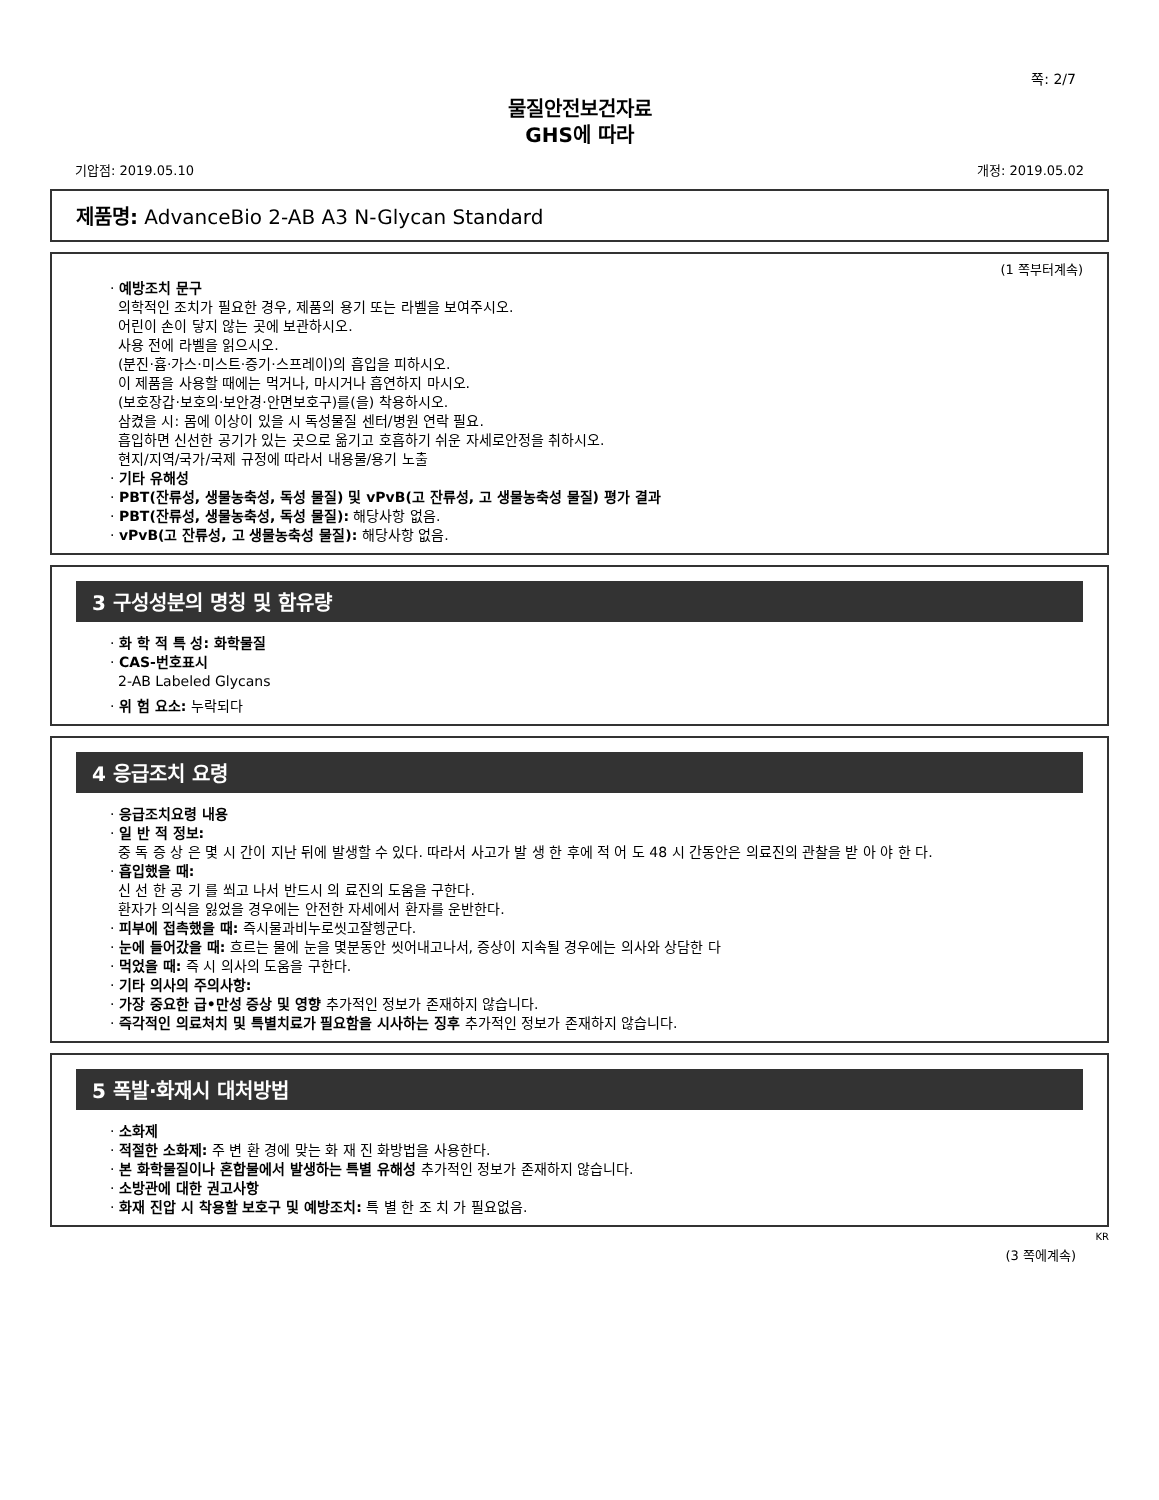쪽: 2/7
물질안전보건자료
GHS에 따라
기압점: 2019.05.10 개정: 2019.05.02
제품명: AdvanceBio 2-AB A3 N-Glycan Standard
(1 쪽부터계속)
· 예방조치 문구
의학적인 조치가 필요한 경우, 제품의 용기 또는 라벨을 보여주시오.
어린이 손이 닿지 않는 곳에 보관하시오.
사용 전에 라벨을 읽으시오.
(분진·흄·가스·미스트·증기·스프레이)의 흡입을 피하시오.
이 제품을 사용할 때에는 먹거나, 마시거나 흡연하지 마시오.
(보호장갑·보호의·보안경·안면보호구)를(을) 착용하시오.
삼켰을 시: 몸에 이상이 있을 시 독성물질 센터/병원 연락 필요.
흡입하면 신선한 공기가 있는 곳으로 옮기고 호흡하기 쉬운 자세로안정을 취하시오.
현지/지역/국가/국제 규정에 따라서 내용물/용기 노출
· 기타 유해성
· PBT(잔류성, 생물농축성, 독성 물질) 및 vPvB(고 잔류성, 고 생물농축성 물질) 평가 결과
· PBT(잔류성, 생물농축성, 독성 물질): 해당사항 없음.
· vPvB(고 잔류성, 고 생물농축성 물질): 해당사항 없음.
3 구성성분의 명칭 및 함유량
· 화 학 적 특 성: 화학물질
· CAS-번호표시
2-AB Labeled Glycans
· 위 험 요소: 누락되다
4 응급조치 요령
· 응급조치요령 내용
· 일 반 적 정보:
중 독 증 상 은 몇 시 간이 지난 뒤에 발생할 수 있다. 따라서 사고가 발 생 한 후에 적 어 도 48 시 간동안은 의료진의 관찰을 받 아 야 한 다.
· 흡입했을 때:
신 선 한 공 기 를 쐬고 나서 반드시 의 료진의 도움을 구한다.
환자가 의식을 잃었을 경우에는 안전한 자세에서 환자를 운반한다.
· 피부에 접촉했을 때: 즉시물과비누로씻고잘헹군다.
· 눈에 들어갔을 때: 흐르는 물에 눈을 몇분동안 씻어내고나서, 증상이 지속될 경우에는 의사와 상담한 다
· 먹었을 때: 즉 시 의사의 도움을 구한다.
· 기타 의사의 주의사항:
· 가장 중요한 급•만성 증상 및 영향 추가적인 정보가 존재하지 않습니다.
· 즉각적인 의료처치 및 특별치료가 필요함을 시사하는 징후 추가적인 정보가 존재하지 않습니다.
5 폭발·화재시 대처방법
· 소화제
· 적절한 소화제: 주 변 환 경에 맞는 화 재 진 화방법을 사용한다.
· 본 화학물질이나 혼합물에서 발생하는 특별 유해성 추가적인 정보가 존재하지 않습니다.
· 소방관에 대한 권고사항
· 화재 진압 시 착용할 보호구 및 예방조치: 특 별 한 조 치 가 필요없음.
KR
(3 쪽에계속)